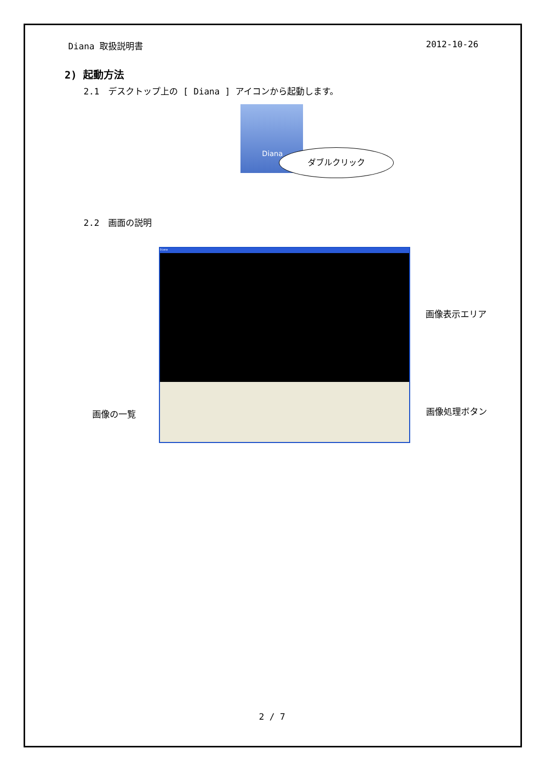Diana 取扱説明書 2012-10-26
2) 起動方法
2.1　デスクトップ上の [ Diana ] アイコンから起動します。
Diana
ダブルクリック
2.2　画面の説明
Diana
画像表示エリア
画像の一覧 画像処理ボタン
2 / 7